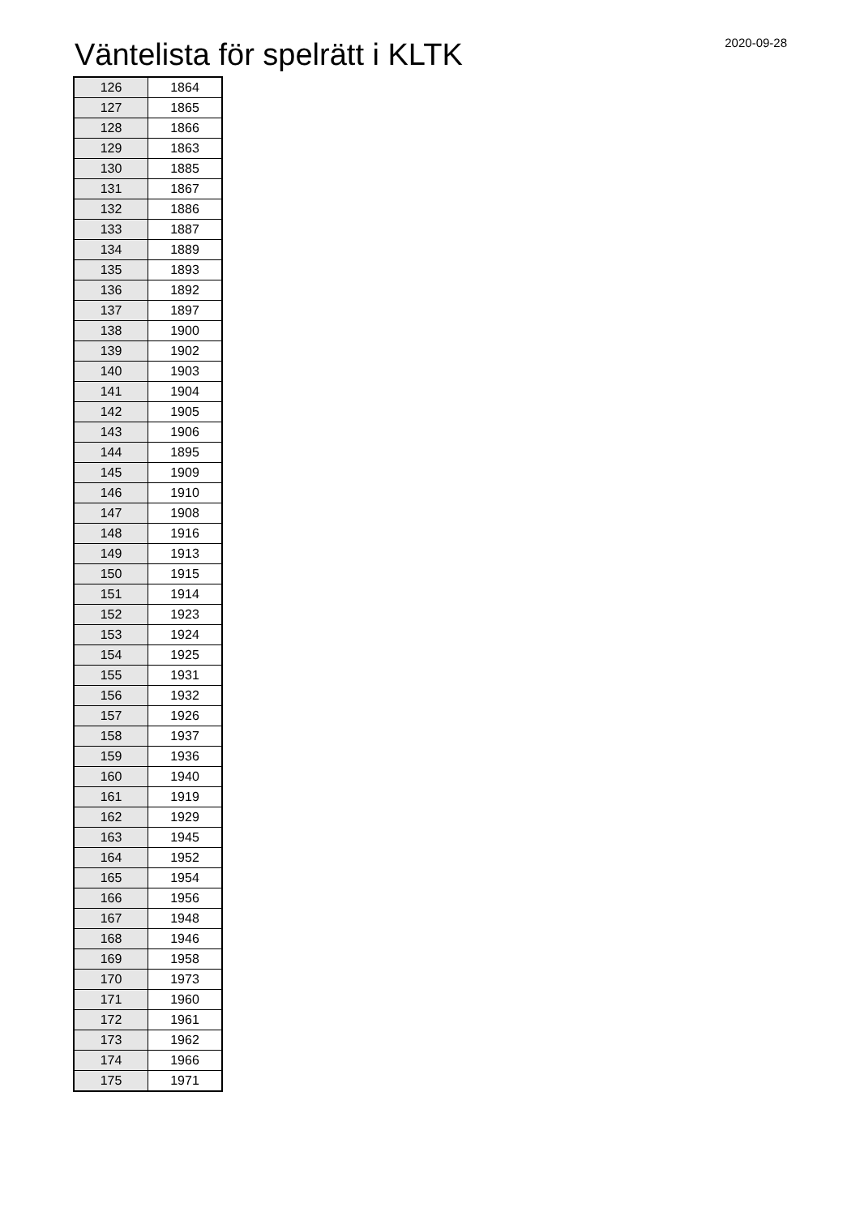Väntelista för spelrätt i KLTK
2020-09-28
| 126 | 1864 |
| 127 | 1865 |
| 128 | 1866 |
| 129 | 1863 |
| 130 | 1885 |
| 131 | 1867 |
| 132 | 1886 |
| 133 | 1887 |
| 134 | 1889 |
| 135 | 1893 |
| 136 | 1892 |
| 137 | 1897 |
| 138 | 1900 |
| 139 | 1902 |
| 140 | 1903 |
| 141 | 1904 |
| 142 | 1905 |
| 143 | 1906 |
| 144 | 1895 |
| 145 | 1909 |
| 146 | 1910 |
| 147 | 1908 |
| 148 | 1916 |
| 149 | 1913 |
| 150 | 1915 |
| 151 | 1914 |
| 152 | 1923 |
| 153 | 1924 |
| 154 | 1925 |
| 155 | 1931 |
| 156 | 1932 |
| 157 | 1926 |
| 158 | 1937 |
| 159 | 1936 |
| 160 | 1940 |
| 161 | 1919 |
| 162 | 1929 |
| 163 | 1945 |
| 164 | 1952 |
| 165 | 1954 |
| 166 | 1956 |
| 167 | 1948 |
| 168 | 1946 |
| 169 | 1958 |
| 170 | 1973 |
| 171 | 1960 |
| 172 | 1961 |
| 173 | 1962 |
| 174 | 1966 |
| 175 | 1971 |